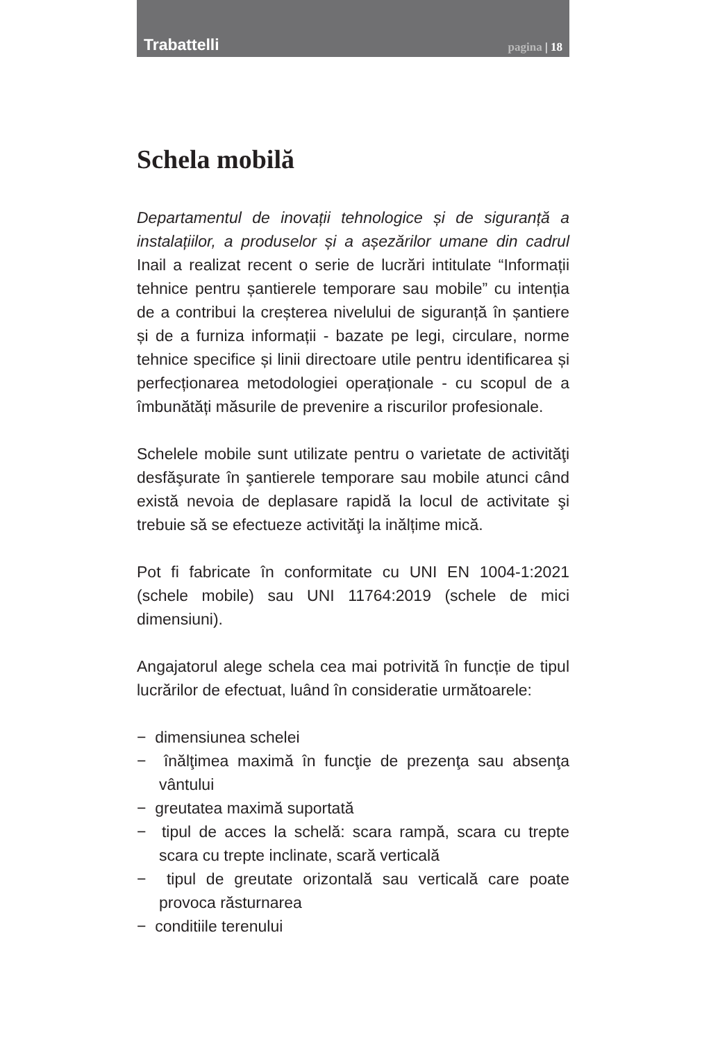Trabattelli pagina | 18
Schela mobilă
Departamentul de inovații tehnologice și de siguranță a instalațiilor, a produselor și a așezărilor umane din cadrul Inail a realizat recent o serie de lucrări intitulate “Informații tehnice pentru șantierele temporare sau mobile” cu intenția de a contribui la creșterea nivelului de siguranță în șantiere și de a furniza informații - bazate pe legi, circulare, norme tehnice specifice și linii directoare utile pentru identificarea și perfecționarea metodologiei operaționale - cu scopul de a îmbunătăți măsurile de prevenire a riscurilor profesionale.
Schelele mobile sunt utilizate pentru o varietate de activităţi desfăşurate în şantierele temporare sau mobile atunci când există nevoia de deplasare rapidă la locul de activitate şi trebuie să se efectueze activităţi la inălțime mică.
Pot fi fabricate în conformitate cu UNI EN 1004-1:2021 (schele mobile) sau UNI 11764:2019 (schele de mici dimensiuni).
Angajatorul alege schela cea mai potrivită în funcție de tipul lucrărilor de efectuat, luând în consideratie următoarele:
− dimensiunea schelei
− înălţimea maximă în funcţie de prezenţa sau absenţa vântului
− greutatea maximă suportată
− tipul de acces la schelă: scara rampă, scara cu trepte scara cu trepte inclinate, scară verticală
− tipul de greutate orizontală sau verticală care poate provoca răsturnarea
− conditiile terenului